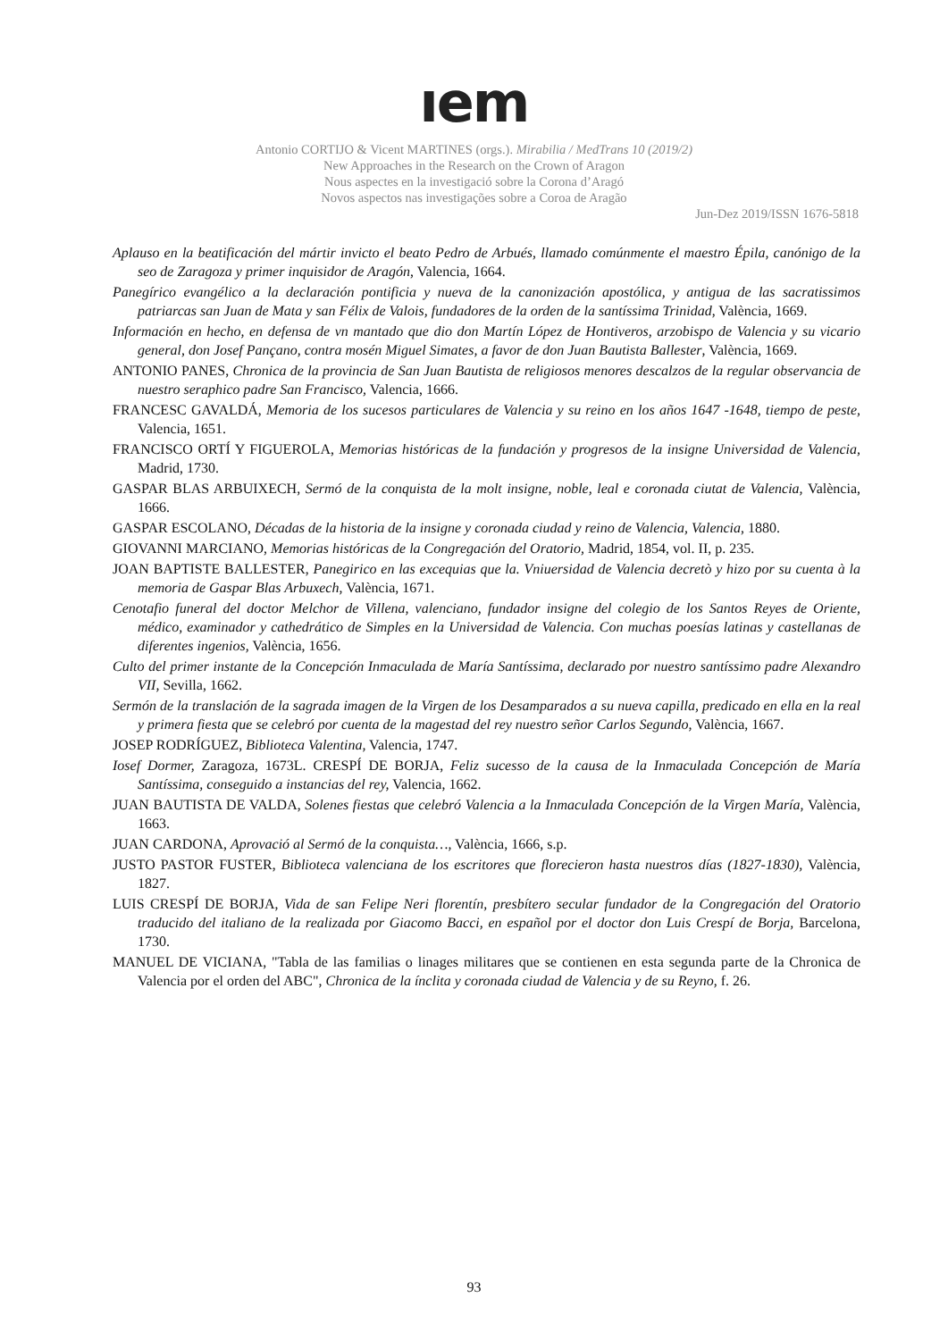ıem
Antonio CORTIJO & Vicent MARTINES (orgs.). Mirabilia / MedTrans 10 (2019/2)
New Approaches in the Research on the Crown of Aragon
Nous aspectes en la investigació sobre la Corona d’Aragó
Novos aspectos nas investigações sobre a Coroa de Aragão
Jun-Dez 2019/ISSN 1676-5818
Aplauso en la beatificación del mártir invicto el beato Pedro de Arbués, llamado comúnmente el maestro Épila, canónigo de la seo de Zaragoza y primer inquisidor de Aragón, Valencia, 1664.
Panegírico evangélico a la declaración pontificia y nueva de la canonización apostólica, y antigua de las sacratissimos patriarcas san Juan de Mata y san Félix de Valois, fundadores de la orden de la santíssima Trinidad, València, 1669.
Información en hecho, en defensa de vn mantado que dio don Martín López de Hontiveros, arzobispo de Valencia y su vicario general, don Josef Pançano, contra mosén Miguel Simates, a favor de don Juan Bautista Ballester, València, 1669.
ANTONIO PANES, Chronica de la provincia de San Juan Bautista de religiosos menores descalzos de la regular observancia de nuestro seraphico padre San Francisco, Valencia, 1666.
FRANCESC GAVALDÁ, Memoria de los sucesos particulares de Valencia y su reino en los años 1647 -1648, tiempo de peste, Valencia, 1651.
FRANCISCO ORTÍ Y FIGUEROLA, Memorias históricas de la fundación y progresos de la insigne Universidad de Valencia, Madrid, 1730.
GASPAR BLAS ARBUIXECH, Sermó de la conquista de la molt insigne, noble, leal e coronada ciutat de Valencia, València, 1666.
GASPAR ESCOLANO, Décadas de la historia de la insigne y coronada ciudad y reino de Valencia, Valencia, 1880.
GIOVANNI MARCIANO, Memorias históricas de la Congregación del Oratorio, Madrid, 1854, vol. II, p. 235.
JOAN BAPTISTE BALLESTER, Panegirico en las excequias que la. Vniuersidad de Valencia decretò y hizo por su cuenta à la memoria de Gaspar Blas Arbuxech, València, 1671.
Cenotafio funeral del doctor Melchor de Villena, valenciano, fundador insigne del colegio de los Santos Reyes de Oriente, médico, examinador y cathedrático de Simples en la Universidad de Valencia. Con muchas poesías latinas y castellanas de diferentes ingenios, València, 1656.
Culto del primer instante de la Concepción Inmaculada de María Santíssima, declarado por nuestro santíssimo padre Alexandro VII, Sevilla, 1662.
Sermón de la translación de la sagrada imagen de la Virgen de los Desamparados a su nueva capilla, predicado en ella en la real y primera fiesta que se celebró por cuenta de la magestad del rey nuestro señor Carlos Segundo, València, 1667.
JOSEP RODRÍGUEZ, Biblioteca Valentina, Valencia, 1747.
Iosef Dormer, Zaragoza, 1673L. CRESPÍ DE BORJA, Feliz sucesso de la causa de la Inmaculada Concepción de María Santíssima, conseguido a instancias del rey, Valencia, 1662.
JUAN BAUTISTA DE VALDA, Solenes fiestas que celebró Valencia a la Inmaculada Concepción de la Virgen María, València, 1663.
JUAN CARDONA, Aprovació al Sermó de la conquista…, València, 1666, s.p.
JUSTO PASTOR FUSTER, Biblioteca valenciana de los escritores que florecieron hasta nuestros días (1827-1830), València, 1827.
LUIS CRESPÍ DE BORJA, Vida de san Felipe Neri florentín, presbítero secular fundador de la Congregación del Oratorio traducido del italiano de la realizada por Giacomo Bacci, en español por el doctor don Luis Crespí de Borja, Barcelona, 1730.
MANUEL DE VICIANA, "Tabla de las familias o linages militares que se contienen en esta segunda parte de la Chronica de Valencia por el orden del ABC", Chronica de la ínclita y coronada ciudad de Valencia y de su Reyno, f. 26.
93